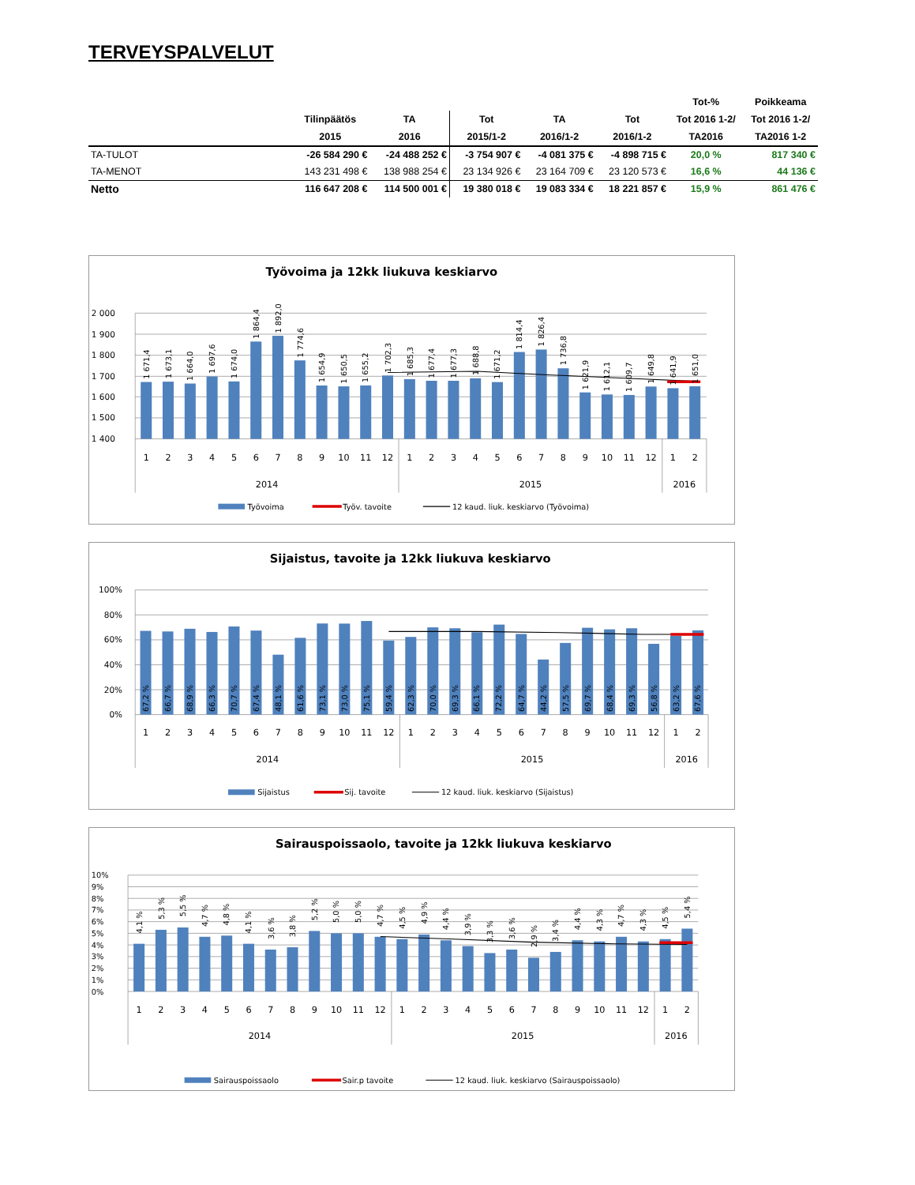TERVEYSPALVELUT
| | | | | | | Tot-% | Poikkeama |
| --- | --- | --- | --- | --- | --- | --- | --- |
| | Tilinpäätös | TA | Tot | TA | Tot | Tot 2016 1-2/ | Tot 2016 1-2/ |
| | 2015 | 2016 | 2015/1-2 | 2016/1-2 | 2016/1-2 | TA2016 | TA2016 1-2 |
| TA-TULOT | -26 584 290 € | -24 488 252 € | -3 754 907 € | -4 081 375 € | -4 898 715 € | 20,0 % | 817 340 € |
| TA-MENOT | 143 231 498 € | 138 988 254 € | 23 134 926 € | 23 164 709 € | 23 120 573 € | 16,6 % | 44 136 € |
| Netto | 116 647 208 € | 114 500 001 € | 19 380 018 € | 19 083 334 € | 18 221 857 € | 15,9 % | 861 476 € |
Työvoima ja 12kk liukuva keskiarvo
2 000
1 900
1 800
1 700
1 600
1 500
1 400
1 671,4
1 673,1
1 664,0
1 697,6
1 674,0
1 864,4
1 892,0
1 774,6
1 654,9
1 650,5
1 655,2
1 702,3
1 685,3
1 677,4
1 677,3
1 688,8
1 671,2
1 814,4
1 826,4
1 736,8
1 621,9
1 612,1
1 609,7
1 649,8
1 641,9
1 651,0
1
2
3
4
5
6
7
8
9
10
11
12
1
2
3
4
5
6
7
8
9
10
11
12
1
2
2014
2015
2016
Työvoima
Työv. tavoite
12 kaud. liuk. keskiarvo (Työvoima)
Sijaistus, tavoite ja 12kk liukuva keskiarvo
100%
80%
60%
40%
20%
0%
67,2 %
66,7 %
68,9 %
66,3 %
70,7 %
67,4 %
48,1 %
61,6 %
73,1 %
73,0 %
75,1 %
59,4 %
62,3 %
70,0 %
69,3 %
66,1 %
72,2 %
64,7 %
44,2 %
57,5 %
69,7 %
68,4 %
69,3 %
56,8 %
63,2 %
67,6 %
1
2
3
4
5
6
7
8
9
10
11
12
1
2
3
4
5
6
7
8
9
10
11
12
1
2
2014
2015
2016
Sijaistus
Sij. tavoite
12 kaud. liuk. keskiarvo (Sijaistus)
Sairauspoissaolo, tavoite ja 12kk liukuva keskiarvo
10%
9%
8%
7%
6%
5%
4%
3%
2%
1%
0%
4,1 %
5,3 %
5,5 %
4,7 %
4,8 %
4,1 %
3,6 %
3,8 %
5,2 %
5,0 %
5,0 %
4,7 %
4,5 %
4,9 %
4,4 %
3,9 %
3,3 %
3,6 %
2,9 %
3,4 %
4,4 %
4,3 %
4,7 %
4,3 %
4,5 %
5,4 %
1
2
3
4
5
6
7
8
9
10
11
12
1
2
3
4
5
6
7
8
9
10
11
12
1
2
2014
2015
2016
Sairauspoissaolo
Sair.p tavoite
12 kaud. liuk. keskiarvo (Sairauspoissaolo)